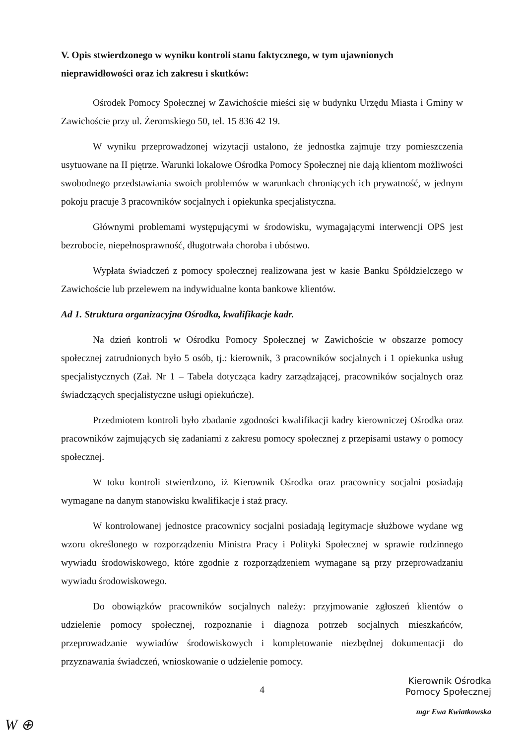V. Opis stwierdzonego w wyniku kontroli stanu faktycznego, w tym ujawnionych nieprawidłowości oraz ich zakresu i skutków:
Ośrodek Pomocy Społecznej w Zawichoście mieści się w budynku Urzędu Miasta i Gminy w Zawichoście przy ul. Żeromskiego 50, tel. 15 836 42 19.
W wyniku przeprowadzonej wizytacji ustalono, że jednostka zajmuje trzy pomieszczenia usytuowane na II piętrze. Warunki lokalowe Ośrodka Pomocy Społecznej nie dają klientom możliwości swobodnego przedstawiania swoich problemów w warunkach chroniących ich prywatność, w jednym pokoju pracuje 3 pracowników socjalnych i opiekunka specjalistyczna.
Głównymi problemami występującymi w środowisku, wymagającymi interwencji OPS jest bezrobocie, niepełnosprawność, długotrwała choroba i ubóstwo.
Wypłata świadczeń z pomocy społecznej realizowana jest w kasie Banku Spółdzielczego w Zawichoście lub przelewem na indywidualne konta bankowe klientów.
Ad 1. Struktura organizacyjna Ośrodka, kwalifikacje kadr.
Na dzień kontroli w Ośrodku Pomocy Społecznej w Zawichoście w obszarze pomocy społecznej zatrudnionych było 5 osób, tj.: kierownik, 3 pracowników socjalnych i 1 opiekunka usług specjalistycznych (Zał. Nr 1 – Tabela dotycząca kadry zarządzającej, pracowników socjalnych oraz świadczących specjalistyczne usługi opiekuńcze).
Przedmiotem kontroli było zbadanie zgodności kwalifikacji kadry kierowniczej Ośrodka oraz pracowników zajmujących się zadaniami z zakresu pomocy społecznej z przepisami ustawy o pomocy społecznej.
W toku kontroli stwierdzono, iż Kierownik Ośrodka oraz pracownicy socjalni posiadają wymagane na danym stanowisku kwalifikacje i staż pracy.
W kontrolowanej jednostce pracownicy socjalni posiadają legitymacje służbowe wydane wg wzoru określonego w rozporządzeniu Ministra Pracy i Polityki Społecznej w sprawie rodzinnego wywiadu środowiskowego, które zgodnie z rozporządzeniem wymagane są przy przeprowadzaniu wywiadu środowiskowego.
Do obowiązków pracowników socjalnych należy: przyjmowanie zgłoszeń klientów o udzielenie pomocy społecznej, rozpoznanie i diagnoza potrzeb socjalnych mieszkańców, przeprowadzanie wywiadów środowiskowych i kompletowanie niezbędnej dokumentacji do przyznawania świadczeń, wnioskowanie o udzielenie pomocy.
4
Kierownik Ośrodka
Pomocy Społecznej
mgr Ewa Kwiatkowska
W ⊕